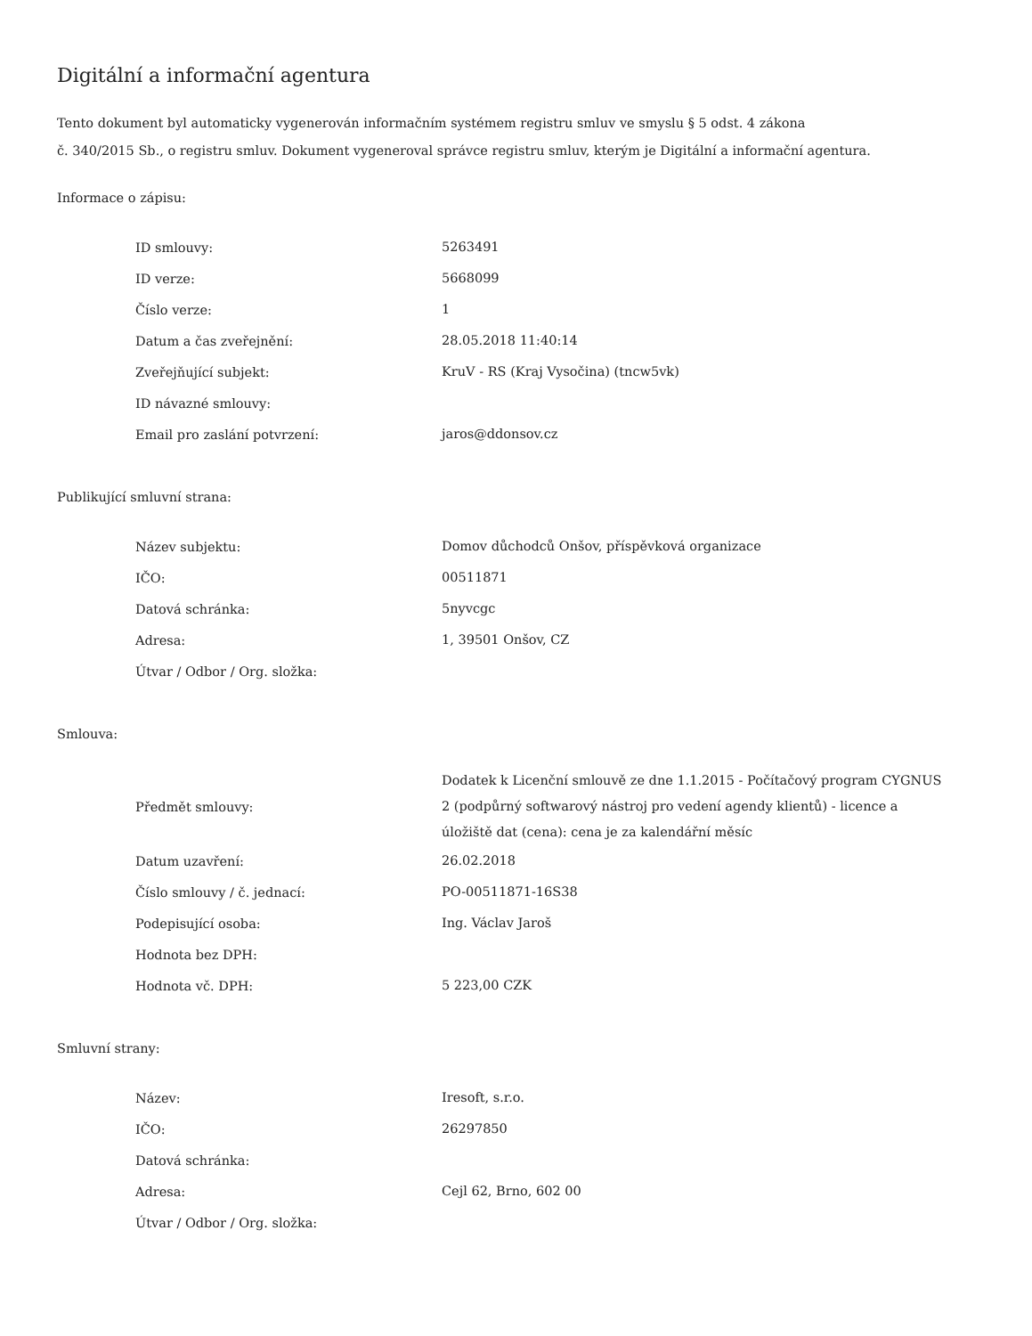Digitální a informační agentura
Tento dokument byl automaticky vygenerován informačním systémem registru smluv ve smyslu § 5 odst. 4 zákona
č. 340/2015 Sb., o registru smluv. Dokument vygeneroval správce registru smluv, kterým je Digitální a informační agentura.
Informace o zápisu:
| ID smlouvy: | 5263491 |
| ID verze: | 5668099 |
| Číslo verze: | 1 |
| Datum a čas zveřejnění: | 28.05.2018 11:40:14 |
| Zveřejňující subjekt: | KruV - RS (Kraj Vysočina) (tncw5vk) |
| ID návazné smlouvy: | |
| Email pro zaslání potvrzení: | jaros@ddonsov.cz |
Publikující smluvní strana:
| Název subjektu: | Domov důchodců Onšov, příspěvková organizace |
| IČO: | 00511871 |
| Datová schránka: | 5nyvcgc |
| Adresa: | 1, 39501 Onšov, CZ |
| Útvar / Odbor / Org. složka: | |
Smlouva:
| Předmět smlouvy: | Dodatek k Licenční smlouvě ze dne 1.1.2015 - Počítačový program CYGNUS 2 (podpůrný softwarový nástroj pro vedení agendy klientů) - licence a úložiště dat (cena): cena je za kalendářní měsíc |
| Datum uzavření: | 26.02.2018 |
| Číslo smlouvy / č. jednací: | PO-00511871-16S38 |
| Podepisující osoba: | Ing. Václav Jaroš |
| Hodnota bez DPH: | |
| Hodnota vč. DPH: | 5 223,00 CZK |
Smluvní strany:
| Název: | Iresoft, s.r.o. |
| IČO: | 26297850 |
| Datová schránka: | |
| Adresa: | Cejl 62, Brno, 602 00 |
| Útvar / Odbor / Org. složka: | |